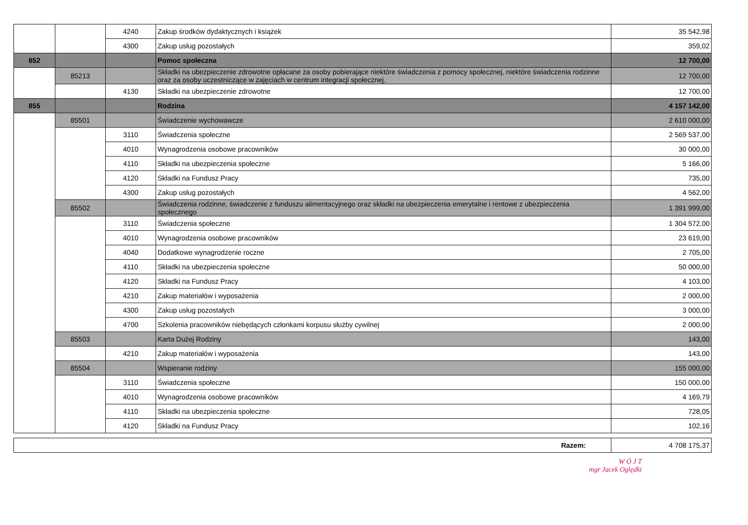| | | 4240 | Zakup środków dydaktycznych i książek | 35 542,98 |
| | | 4300 | Zakup usług pozostałych | 359,02 |
| 852 | | | Pomoc społeczna | 12 700,00 |
| | 85213 | | Składki na ubezpieczenie zdrowotne opłacane za osoby pobierające niektóre świadczenia z pomocy społecznej, niektóre świadczenia rodzinne oraz za osoby uczestniczące w zajęciach w centrum integracji społecznej. | 12 700,00 |
| | | 4130 | Składki na ubezpieczenie zdrowotne | 12 700,00 |
| 855 | | | Rodzina | 4 157 142,00 |
| | 85501 | | Świadczenie wychowawcze | 2 610 000,00 |
| | | 3110 | Świadczenia społeczne | 2 569 537,00 |
| | | 4010 | Wynagrodzenia osobowe pracowników | 30 000,00 |
| | | 4110 | Składki na ubezpieczenia społeczne | 5 166,00 |
| | | 4120 | Składki na Fundusz Pracy | 735,00 |
| | | 4300 | Zakup usług pozostałych | 4 562,00 |
| | 85502 | | Świadczenia rodzinne, świadczenie z funduszu alimentacyjnego oraz składki na ubezpieczenia emerytalne i rentowe z ubezpieczenia społecznego | 1 391 999,00 |
| | | 3110 | Świadczenia społeczne | 1 304 572,00 |
| | | 4010 | Wynagrodzenia osobowe pracowników | 23 619,00 |
| | | 4040 | Dodatkowe wynagrodzenie roczne | 2 705,00 |
| | | 4110 | Składki na ubezpieczenia społeczne | 50 000,00 |
| | | 4120 | Składki na Fundusz Pracy | 4 103,00 |
| | | 4210 | Zakup materiałów i wyposażenia | 2 000,00 |
| | | 4300 | Zakup usług pozostałych | 3 000,00 |
| | | 4700 | Szkolenia pracowników niebędących członkami korpusu służby cywilnej | 2 000,00 |
| | 85503 | | Karta Dużej Rodziny | 143,00 |
| | | 4210 | Zakup materiałów i wyposażenia | 143,00 |
| | 85504 | | Wspieranie rodziny | 155 000,00 |
| | | 3110 | Świadczenia społeczne | 150 000,00 |
| | | 4010 | Wynagrodzenia osobowe pracowników | 4 169,79 |
| | | 4110 | Składki na ubezpieczenia społeczne | 728,05 |
| | | 4120 | Składki na Fundusz Pracy | 102,16 |
| Razem: | 4 708 175,37 |
W Ó J T
mgr Jacek Oględki